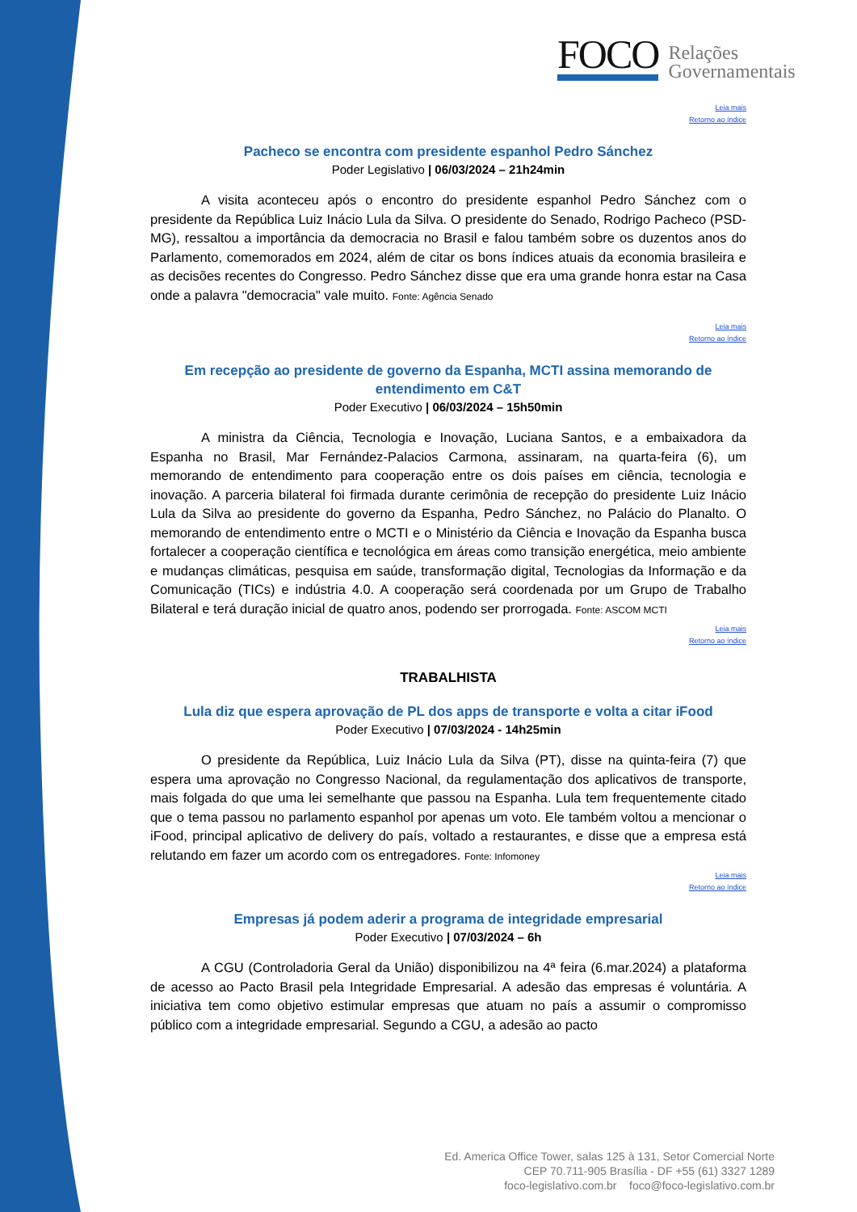FOCO Relações
Governamentais
Leia mais
Retorno ao índice
Pacheco se encontra com presidente espanhol Pedro Sánchez
Poder Legislativo | 06/03/2024 – 21h24min
A visita aconteceu após o encontro do presidente espanhol Pedro Sánchez com o presidente da República Luiz Inácio Lula da Silva. O presidente do Senado, Rodrigo Pacheco (PSD-MG), ressaltou a importância da democracia no Brasil e falou também sobre os duzentos anos do Parlamento, comemorados em 2024, além de citar os bons índices atuais da economia brasileira e as decisões recentes do Congresso. Pedro Sánchez disse que era uma grande honra estar na Casa onde a palavra "democracia" vale muito. Fonte: Agência Senado
Leia mais
Retorno ao índice
Em recepção ao presidente de governo da Espanha, MCTI assina memorando de entendimento em C&T
Poder Executivo | 06/03/2024 – 15h50min
A ministra da Ciência, Tecnologia e Inovação, Luciana Santos, e a embaixadora da Espanha no Brasil, Mar Fernández-Palacios Carmona, assinaram, na quarta-feira (6), um memorando de entendimento para cooperação entre os dois países em ciência, tecnologia e inovação. A parceria bilateral foi firmada durante cerimônia de recepção do presidente Luiz Inácio Lula da Silva ao presidente do governo da Espanha, Pedro Sánchez, no Palácio do Planalto. O memorando de entendimento entre o MCTI e o Ministério da Ciência e Inovação da Espanha busca fortalecer a cooperação científica e tecnológica em áreas como transição energética, meio ambiente e mudanças climáticas, pesquisa em saúde, transformação digital, Tecnologias da Informação e da Comunicação (TICs) e indústria 4.0. A cooperação será coordenada por um Grupo de Trabalho Bilateral e terá duração inicial de quatro anos, podendo ser prorrogada. Fonte: ASCOM MCTI
Leia mais
Retorno ao índice
TRABALHISTA
Lula diz que espera aprovação de PL dos apps de transporte e volta a citar iFood
Poder Executivo | 07/03/2024 - 14h25min
O presidente da República, Luiz Inácio Lula da Silva (PT), disse na quinta-feira (7) que espera uma aprovação no Congresso Nacional, da regulamentação dos aplicativos de transporte, mais folgada do que uma lei semelhante que passou na Espanha. Lula tem frequentemente citado que o tema passou no parlamento espanhol por apenas um voto. Ele também voltou a mencionar o iFood, principal aplicativo de delivery do país, voltado a restaurantes, e disse que a empresa está relutando em fazer um acordo com os entregadores. Fonte: Infomoney
Leia mais
Retorno ao índice
Empresas já podem aderir a programa de integridade empresarial
Poder Executivo | 07/03/2024 – 6h
A CGU (Controladoria Geral da União) disponibilizou na 4ª feira (6.mar.2024) a plataforma de acesso ao Pacto Brasil pela Integridade Empresarial. A adesão das empresas é voluntária. A iniciativa tem como objetivo estimular empresas que atuam no país a assumir o compromisso público com a integridade empresarial. Segundo a CGU, a adesão ao pacto
Ed. America Office Tower, salas 125 à 131, Setor Comercial Norte
CEP 70.711-905 Brasília - DF +55 (61) 3327 1289
foco-legislativo.com.br foco@foco-legislativo.com.br